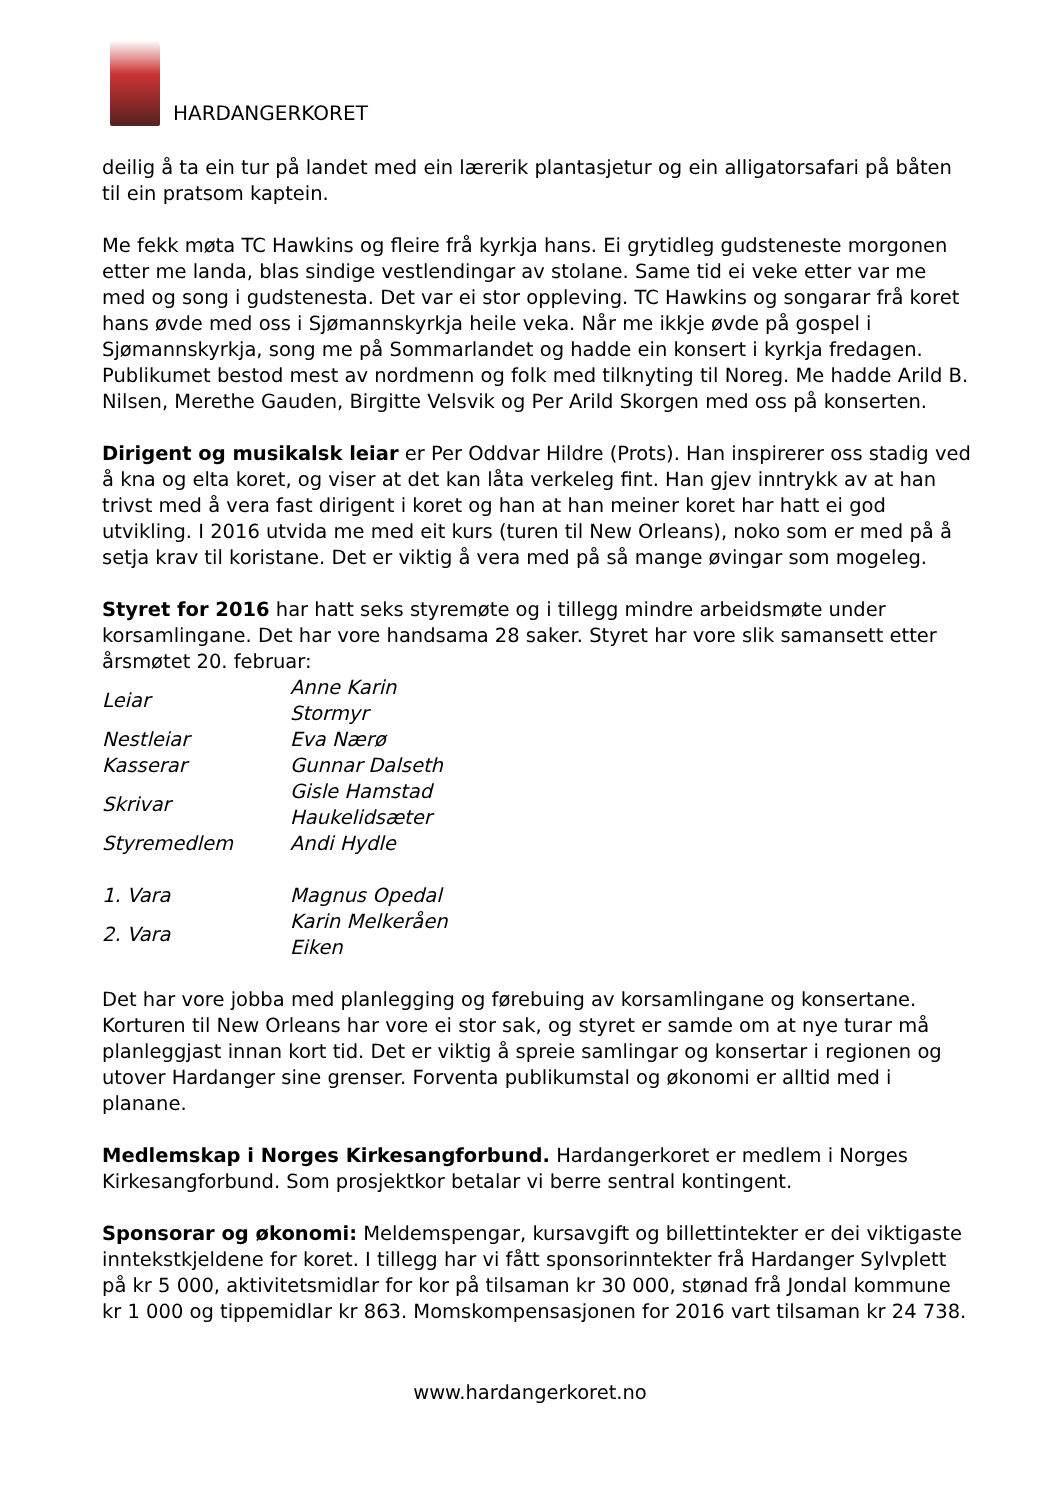HARDANGERKORET
deilig å ta ein tur på landet med ein lærerik plantasjetur og ein alligatorsafari på båten til ein pratsom kaptein.
Me fekk møta TC Hawkins og fleire frå kyrkja hans. Ei grytidleg gudsteneste morgonen etter me landa, blas sindige vestlendingar av stolane. Same tid ei veke etter var me med og song i gudstenesta. Det var ei stor oppleving. TC Hawkins og songarar frå koret hans øvde med oss i Sjømannskyrkja heile veka. Når me ikkje øvde på gospel i Sjømannskyrkja, song me på Sommarlandet og hadde ein konsert i kyrkja fredagen. Publikumet bestod mest av nordmenn og folk med tilknyting til Noreg. Me hadde Arild B. Nilsen, Merethe Gauden, Birgitte Velsvik og Per Arild Skorgen med oss på konserten.
Dirigent og musikalsk leiar er Per Oddvar Hildre (Prots). Han inspirerer oss stadig ved å kna og elta koret, og viser at det kan låta verkeleg fint. Han gjev inntrykk av at han trivst med å vera fast dirigent i koret og han at han meiner koret har hatt ei god utvikling. I 2016 utvida me med eit kurs (turen til New Orleans), noko som er med på å setja krav til koristane. Det er viktig å vera med på så mange øvingar som mogeleg.
Styret for 2016 har hatt seks styremøte og i tillegg mindre arbeidsmøte under korsamlingane. Det har vore handsama 28 saker. Styret har vore slik samansett etter årsmøtet 20. februar:
| Leiar | Anne Karin Stormyr |
| Nestleiar | Eva Nærø |
| Kasserar | Gunnar Dalseth |
| Skrivar | Gisle Hamstad Haukelidsæter |
| Styremedlem | Andi Hydle |
| 1. Vara | Magnus Opedal |
| 2. Vara | Karin Melkeråen Eiken |
Det har vore jobba med planlegging og førebuing av korsamlingane og konsertane. Korturen til New Orleans har vore ei stor sak, og styret er samde om at nye turar må planleggjast innan kort tid. Det er viktig å spreie samlingar og konsertar i regionen og utover Hardanger sine grenser. Forventa publikumstal og økonomi er alltid med i planane.
Medlemskap i Norges Kirkesangforbund. Hardangerkoret er medlem i Norges Kirkesangforbund. Som prosjektkor betalar vi berre sentral kontingent.
Sponsorar og økonomi: Meldemspengar, kursavgift og billettintekter er dei viktigaste inntekstkjeldene for koret. I tillegg har vi fått sponsorinntekter frå Hardanger Sylvplett på kr 5 000, aktivitetsmidlar for kor på tilsaman kr 30 000, stønad frå Jondal kommune kr 1 000 og tippemidlar kr 863. Momskompensasjonen for 2016 vart tilsaman kr 24 738.
www.hardangerkoret.no